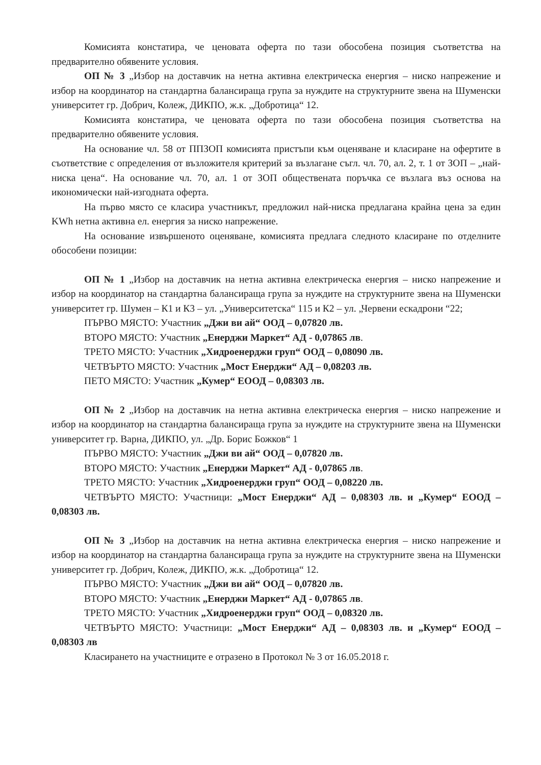Комисията констатира, че ценовата оферта по тази обособена позиция съответства на предварително обявените условия.
ОП № 3 „Избор на доставчик на нетна активна електрическа енергия – ниско напрежение и избор на координатор на стандартна балансираща група за нуждите на структурните звена на Шуменски университет гр. Добрич, Колеж, ДИКПО, ж.к. „Добротица“ 12.
Комисията констатира, че ценовата оферта по тази обособена позиция съответства на предварително обявените условия.
На основание чл. 58 от ППЗОП комисията пристъпи към оценяване и класиране на офертите в съответствие с определения от възложителя критерий за възлагане съгл. чл. 70, ал. 2, т. 1 от ЗОП – „най-ниска цена“. На основание чл. 70, ал. 1 от ЗОП обществената поръчка се възлага въз основа на икономически най-изгодната оферта.
На първо място се класира участникът, предложил най-ниска предлагана крайна цена за един KWh нетна активна ел. енергия за ниско напрежение.
На основание извършеното оценяване, комисията предлага следното класиране по отделните обособени позиции:
ОП № 1 „Избор на доставчик на нетна активна електрическа енергия – ниско напрежение и избор на координатор на стандартна балансираща група за нуждите на структурните звена на Шуменски университет гр. Шумен – К1 и К3 – ул. „Университетска“ 115 и К2 – ул. „Червени ескадрони “22;
ПЪРВО МЯСТО: Участник „Джи ви ай“ ООД – 0,07820 лв.
ВТОРО МЯСТО: Участник „Енерджи Маркет“ АД - 0,07865 лв.
ТРЕТО МЯСТО: Участник „Хидроенерджи груп“ ООД – 0,08090 лв.
ЧЕТВЪРТО МЯСТО: Участник „Мост Енерджи“ АД – 0,08203 лв.
ПЕТО МЯСТО: Участник „Кумер“ ЕООД – 0,08303 лв.
ОП № 2 „Избор на доставчик на нетна активна електрическа енергия – ниско напрежение и избор на координатор на стандартна балансираща група за нуждите на структурните звена на Шуменски университет гр. Варна, ДИКПО, ул. „Др. Борис Божков“ 1
ПЪРВО МЯСТО: Участник „Джи ви ай“ ООД – 0,07820 лв.
ВТОРО МЯСТО: Участник „Енерджи Маркет“ АД - 0,07865 лв.
ТРЕТО МЯСТО: Участник „Хидроенерджи груп“ ООД – 0,08220 лв.
ЧЕТВЪРТО МЯСТО: Участници: „Мост Енерджи“ АД – 0,08303 лв. и „Кумер“ ЕООД – 0,08303 лв.
ОП № 3 „Избор на доставчик на нетна активна електрическа енергия – ниско напрежение и избор на координатор на стандартна балансираща група за нуждите на структурните звена на Шуменски университет гр. Добрич, Колеж, ДИКПО, ж.к. „Добротица“ 12.
ПЪРВО МЯСТО: Участник „Джи ви ай“ ООД – 0,07820 лв.
ВТОРО МЯСТО: Участник „Енерджи Маркет“ АД - 0,07865 лв.
ТРЕТО МЯСТО: Участник „Хидроенерджи груп“ ООД – 0,08320 лв.
ЧЕТВЪРТО МЯСТО: Участници: „Мост Енерджи“ АД – 0,08303 лв. и „Кумер“ ЕООД – 0,08303 лв
Класирането на участниците е отразено в Протокол № 3 от 16.05.2018 г.